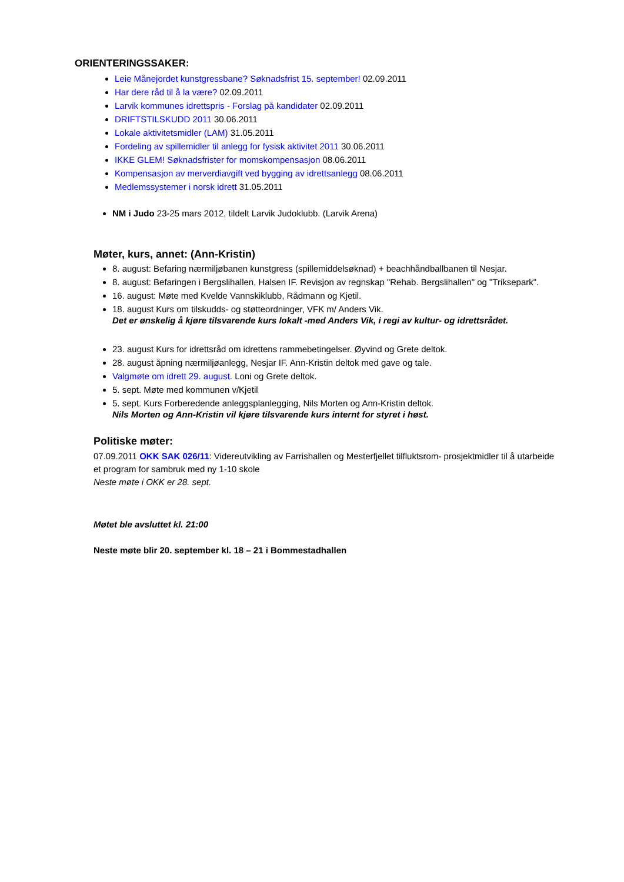ORIENTERINGSSAKER:
Leie Månejordet kunstgressbane? Søknadsfrist 15. september! 02.09.2011
Har dere råd til å la være? 02.09.2011
Larvik kommunes idrettspris - Forslag på kandidater 02.09.2011
DRIFTSTILSKUDD 2011 30.06.2011
Lokale aktivitetsmidler (LAM) 31.05.2011
Fordeling av spillemidler til anlegg for fysisk aktivitet 2011 30.06.2011
IKKE GLEM! Søknadsfrister for momskompensasjon 08.06.2011
Kompensasjon av merverdiavgift ved bygging av idrettsanlegg 08.06.2011
Medlemssystemer i norsk idrett 31.05.2011
NM i Judo 23-25 mars 2012, tildelt Larvik Judoklubb. (Larvik Arena)
Møter, kurs, annet: (Ann-Kristin)
8. august: Befaring nærmiljøbanen kunstgress (spillemiddelsøknad) + beachhåndballbanen til Nesjar.
8. august: Befaringen i Bergslihallen, Halsen IF. Revisjon av regnskap "Rehab. Bergslihallen" og "Triksepark".
16. august: Møte med Kvelde Vannskiklubb, Rådmann og Kjetil.
18. august Kurs om tilskudds- og støtteordninger, VFK m/ Anders Vik.
Det er ønskelig å kjøre tilsvarende kurs lokalt -med Anders Vik, i regi av kultur- og idrettsrådet.
23. august Kurs for idrettsråd om idrettens rammebetingelser. Øyvind og Grete deltok.
28. august åpning nærmiljøanlegg, Nesjar IF. Ann-Kristin deltok med gave og tale.
Valgmøte om idrett 29. august. Loni og Grete deltok.
5. sept. Møte med kommunen v/Kjetil
5. sept. Kurs Forberedende anleggsplanlegging, Nils Morten og Ann-Kristin deltok.
Nils Morten og Ann-Kristin vil kjøre tilsvarende kurs internt for styret i høst.
Politiske møter:
07.09.2011 OKK SAK 026/11: Videreutvikling av Farrishallen og Mesterfjellet tilfluktsrom- prosjektmidler til å utarbeide et program for sambruk med ny 1-10 skole
Neste møte i OKK er 28. sept.
Møtet ble avsluttet kl. 21:00
Neste møte blir 20. september kl. 18 – 21 i Bommestadhallen